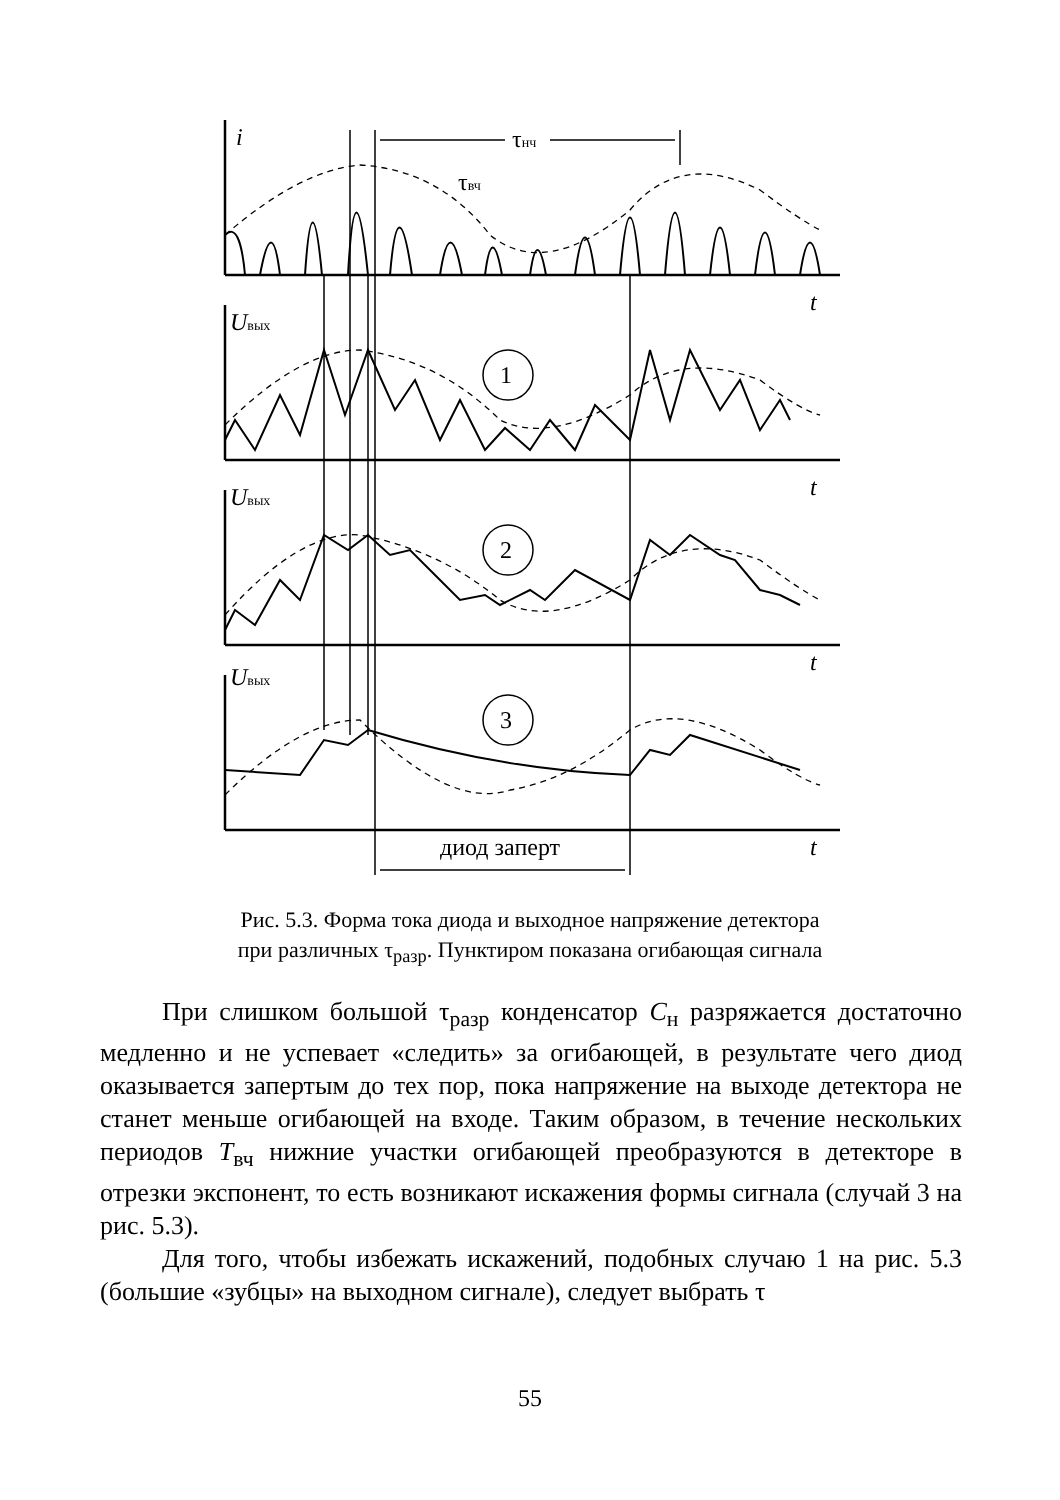i
t
Uвых
Uвых
Uвых
t
t
t
1
2
3
τнч
τвч
диод заперт
Рис. 5.3. Форма тока диода и выходное напряжение детектора
при различных τ<sub>разр</sub>. Пунктиром показана огибающая сигнала
При слишком большой τ<sub>разр</sub> конденсатор C<sub>н</sub> разряжается достаточно медленно и не успевает «следить» за огибающей, в результате чего диод оказывается запертым до тех пор, пока напряжение на выходе детектора не станет меньше огибающей на входе. Таким образом, в течение нескольких периодов T<sub>вч</sub> нижние участки огибающей преобразуются в детекторе в отрезки экспонент, то есть возникают искажения формы сигнала (случай 3 на рис. 5.3).
Для того, чтобы избежать искажений, подобных случаю 1 на рис. 5.3 (большие «зубцы» на выходном сигнале), следует выбрать τ
55